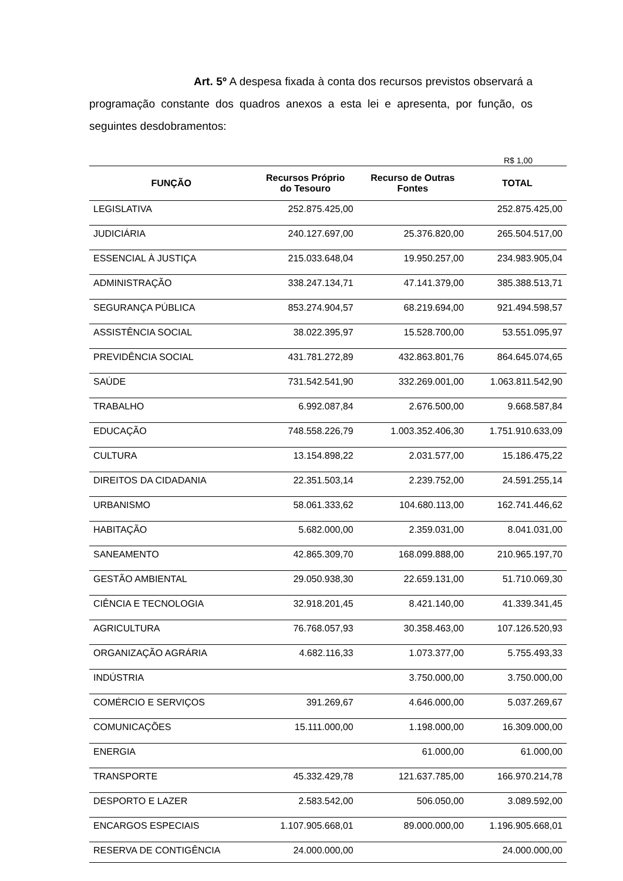Art. 5º A despesa fixada à conta dos recursos previstos observará a programação constante dos quadros anexos a esta lei e apresenta, por função, os seguintes desdobramentos:
R$ 1,00
| FUNÇÃO | Recursos Próprio do Tesouro | Recurso de Outras Fontes | TOTAL |
| --- | --- | --- | --- |
| LEGISLATIVA | 252.875.425,00 | | 252.875.425,00 |
| JUDICIÁRIA | 240.127.697,00 | 25.376.820,00 | 265.504.517,00 |
| ESSENCIAL À JUSTIÇA | 215.033.648,04 | 19.950.257,00 | 234.983.905,04 |
| ADMINISTRAÇÃO | 338.247.134,71 | 47.141.379,00 | 385.388.513,71 |
| SEGURANÇA PÚBLICA | 853.274.904,57 | 68.219.694,00 | 921.494.598,57 |
| ASSISTÊNCIA SOCIAL | 38.022.395,97 | 15.528.700,00 | 53.551.095,97 |
| PREVIDÊNCIA SOCIAL | 431.781.272,89 | 432.863.801,76 | 864.645.074,65 |
| SAÚDE | 731.542.541,90 | 332.269.001,00 | 1.063.811.542,90 |
| TRABALHO | 6.992.087,84 | 2.676.500,00 | 9.668.587,84 |
| EDUCAÇÃO | 748.558.226,79 | 1.003.352.406,30 | 1.751.910.633,09 |
| CULTURA | 13.154.898,22 | 2.031.577,00 | 15.186.475,22 |
| DIREITOS DA CIDADANIA | 22.351.503,14 | 2.239.752,00 | 24.591.255,14 |
| URBANISMO | 58.061.333,62 | 104.680.113,00 | 162.741.446,62 |
| HABITAÇÃO | 5.682.000,00 | 2.359.031,00 | 8.041.031,00 |
| SANEAMENTO | 42.865.309,70 | 168.099.888,00 | 210.965.197,70 |
| GESTÃO AMBIENTAL | 29.050.938,30 | 22.659.131,00 | 51.710.069,30 |
| CIÊNCIA E TECNOLOGIA | 32.918.201,45 | 8.421.140,00 | 41.339.341,45 |
| AGRICULTURA | 76.768.057,93 | 30.358.463,00 | 107.126.520,93 |
| ORGANIZAÇÃO AGRÁRIA | 4.682.116,33 | 1.073.377,00 | 5.755.493,33 |
| INDÚSTRIA | | 3.750.000,00 | 3.750.000,00 |
| COMÉRCIO E SERVIÇOS | 391.269,67 | 4.646.000,00 | 5.037.269,67 |
| COMUNICAÇÕES | 15.111.000,00 | 1.198.000,00 | 16.309.000,00 |
| ENERGIA | | 61.000,00 | 61.000,00 |
| TRANSPORTE | 45.332.429,78 | 121.637.785,00 | 166.970.214,78 |
| DESPORTO E LAZER | 2.583.542,00 | 506.050,00 | 3.089.592,00 |
| ENCARGOS ESPECIAIS | 1.107.905.668,01 | 89.000.000,00 | 1.196.905.668,01 |
| RESERVA DE CONTIGÊNCIA | 24.000.000,00 | | 24.000.000,00 |